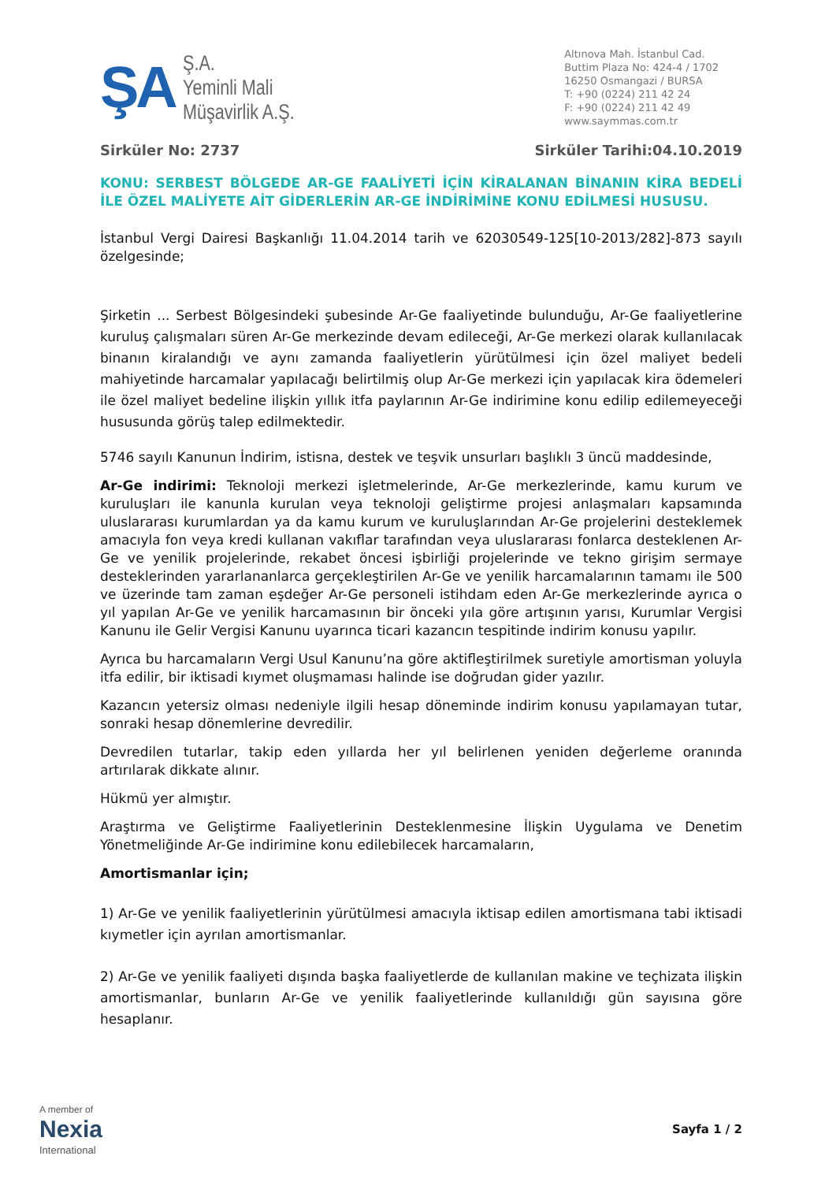ŞA
Ş.A.
Yeminli Mali
Müşavirlik A.Ş.
Altınova Mah. İstanbul Cad.
Buttim Plaza No: 424-4 / 1702
16250 Osmangazi / BURSA
T: +90 (0224) 211 42 24
F: +90 (0224) 211 42 49
www.saymmas.com.tr
Sirküler No: 2737 Sirküler Tarihi:04.10.2019
KONU: SERBEST BÖLGEDE AR-GE FAALİYETİ İÇİN KİRALANAN BİNANIN KİRA BEDELİ İLE ÖZEL MALİYETE AİT GİDERLERİN AR-GE İNDİRİMİNE KONU EDİLMESİ HUSUSU.
İstanbul Vergi Dairesi Başkanlığı 11.04.2014 tarih ve 62030549-125[10-2013/282]-873 sayılı özelgesinde;
Şirketin ... Serbest Bölgesindeki şubesinde Ar-Ge faaliyetinde bulunduğu, Ar-Ge faaliyetlerine kuruluş çalışmaları süren Ar-Ge merkezinde devam edileceği, Ar-Ge merkezi olarak kullanılacak binanın kiralandığı ve aynı zamanda faaliyetlerin yürütülmesi için özel maliyet bedeli mahiyetinde harcamalar yapılacağı belirtilmiş olup Ar-Ge merkezi için yapılacak kira ödemeleri ile özel maliyet bedeline ilişkin yıllık itfa paylarının Ar-Ge indirimine konu edilip edilemeyeceği hususunda görüş talep edilmektedir.
5746 sayılı Kanunun İndirim, istisna, destek ve teşvik unsurları başlıklı 3 üncü maddesinde,
Ar-Ge indirimi: Teknoloji merkezi işletmelerinde, Ar-Ge merkezlerinde, kamu kurum ve kuruluşları ile kanunla kurulan veya teknoloji geliştirme projesi anlaşmaları kapsamında uluslararası kurumlardan ya da kamu kurum ve kuruluşlarından Ar-Ge projelerini desteklemek amacıyla fon veya kredi kullanan vakıflar tarafından veya uluslararası fonlarca desteklenen Ar-Ge ve yenilik projelerinde, rekabet öncesi işbirliği projelerinde ve tekno girişim sermaye desteklerinden yararlananlarca gerçekleştirilen Ar-Ge ve yenilik harcamalarının tamamı ile 500 ve üzerinde tam zaman eşdeğer Ar-Ge personeli istihdam eden Ar-Ge merkezlerinde ayrıca o yıl yapılan Ar-Ge ve yenilik harcamasının bir önceki yıla göre artışının yarısı, Kurumlar Vergisi Kanunu ile Gelir Vergisi Kanunu uyarınca ticari kazancın tespitinde indirim konusu yapılır.
Ayrıca bu harcamaların Vergi Usul Kanunu’na göre aktifleştirilmek suretiyle amortisman yoluyla itfa edilir, bir iktisadi kıymet oluşmaması halinde ise doğrudan gider yazılır.
Kazancın yetersiz olması nedeniyle ilgili hesap döneminde indirim konusu yapılamayan tutar, sonraki hesap dönemlerine devredilir.
Devredilen tutarlar, takip eden yıllarda her yıl belirlenen yeniden değerleme oranında artırılarak dikkate alınır.
Hükmü yer almıştır.
Araştırma ve Geliştirme Faaliyetlerinin Desteklenmesine İlişkin Uygulama ve Denetim Yönetmeliğinde Ar-Ge indirimine konu edilebilecek harcamaların,
Amortismanlar için;
1) Ar-Ge ve yenilik faaliyetlerinin yürütülmesi amacıyla iktisap edilen amortismana tabi iktisadi kıymetler için ayrılan amortismanlar.
2) Ar-Ge ve yenilik faaliyeti dışında başka faaliyetlerde de kullanılan makine ve teçhizata ilişkin amortismanlar, bunların Ar-Ge ve yenilik faaliyetlerinde kullanıldığı gün sayısına göre hesaplanır.
A member of
Nexia
International
Sayfa 1 / 2